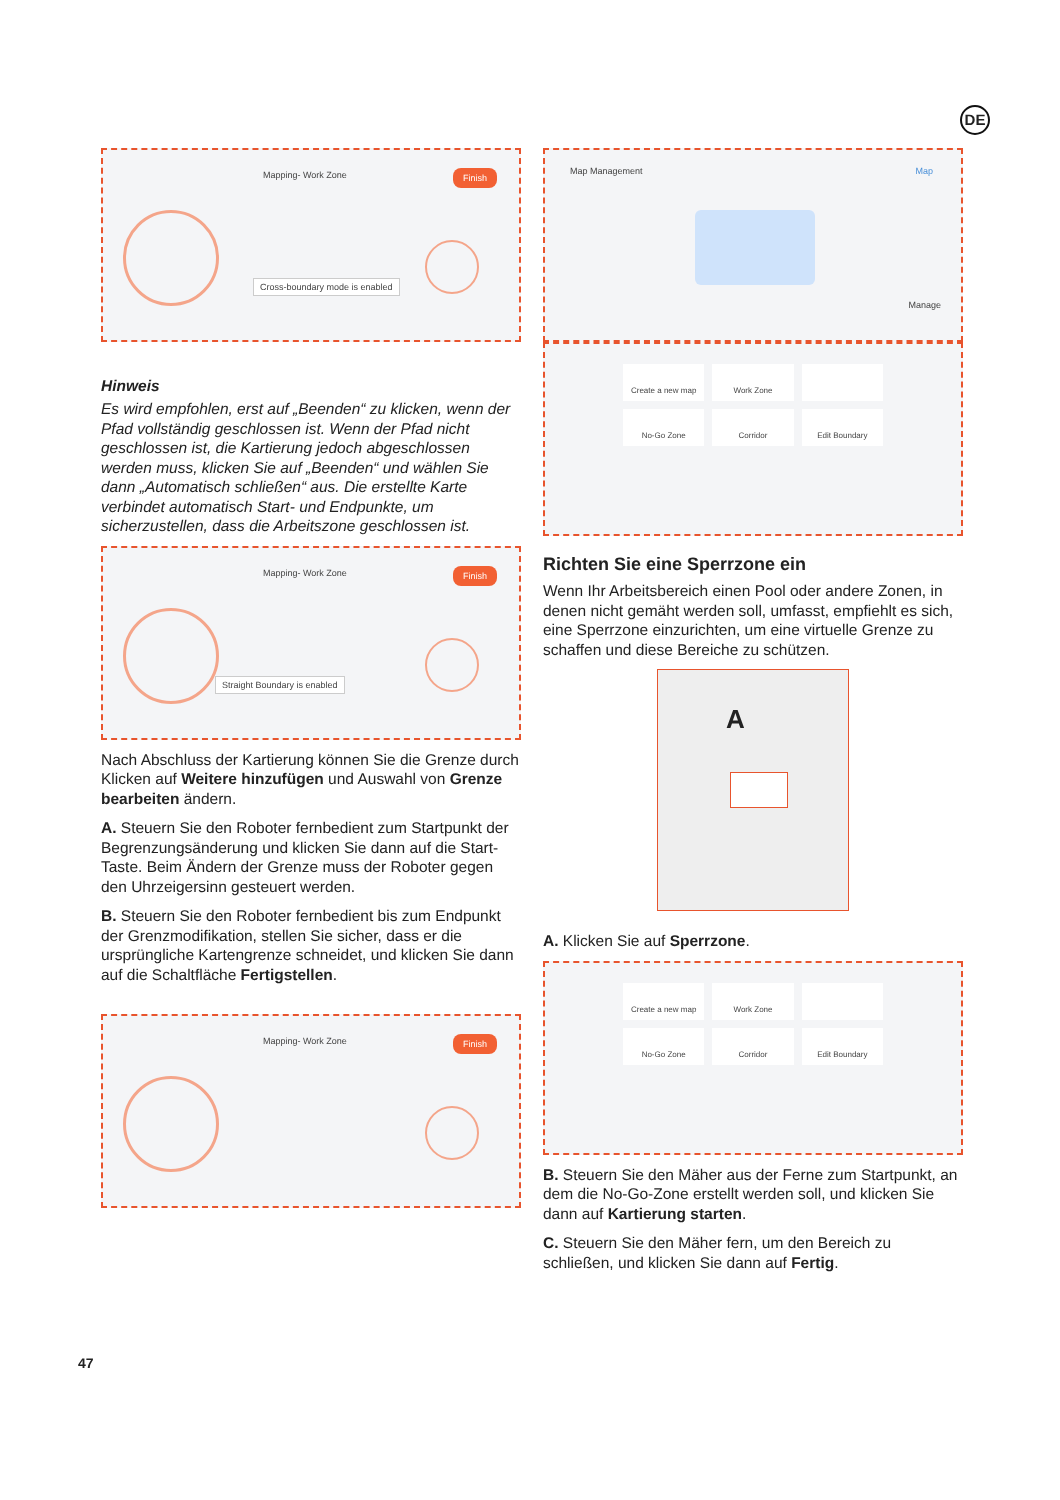DE
Mapping- Work Zone Finish
Cross-boundary mode is enabled
Hinweis
Es wird empfohlen, erst auf „Beenden“ zu klicken, wenn der Pfad vollständig geschlossen ist. Wenn der Pfad nicht geschlossen ist, die Kartierung jedoch abgeschlossen werden muss, klicken Sie auf „Beenden“ und wählen Sie dann „Automatisch schließen“ aus. Die erstellte Karte verbindet automatisch Start- und Endpunkte, um sicherzustellen, dass die Arbeitszone geschlossen ist.
Mapping- Work Zone Finish
Straight Boundary is enabled
Nach Abschluss der Kartierung können Sie die Grenze durch Klicken auf Weitere hinzufügen und Auswahl von Grenze bearbeiten ändern.
A. Steuern Sie den Roboter fernbedient zum Startpunkt der Begrenzungsänderung und klicken Sie dann auf die Start-Taste. Beim Ändern der Grenze muss der Roboter gegen den Uhrzeigersinn gesteuert werden.
B. Steuern Sie den Roboter fernbedient bis zum Endpunkt der Grenzmodifikation, stellen Sie sicher, dass er die ursprüngliche Kartengrenze schneidet, und klicken Sie dann auf die Schaltfläche Fertigstellen.
Mapping- Work Zone Finish
Map Management Map
Manage
Create a new map
Work Zone
No-Go Zone
Corridor
Edit Boundary
Richten Sie eine Sperrzone ein
Wenn Ihr Arbeitsbereich einen Pool oder andere Zonen, in denen nicht gemäht werden soll, umfasst, empfiehlt es sich, eine Sperrzone einzurichten, um eine virtuelle Grenze zu schaffen und diese Bereiche zu schützen.
A
A. Klicken Sie auf Sperrzone.
Create a new map
Work Zone
No-Go Zone
Corridor
Edit Boundary
B. Steuern Sie den Mäher aus der Ferne zum Startpunkt, an dem die No-Go-Zone erstellt werden soll, und klicken Sie dann auf Kartierung starten.
C. Steuern Sie den Mäher fern, um den Bereich zu schließen, und klicken Sie dann auf Fertig.
47